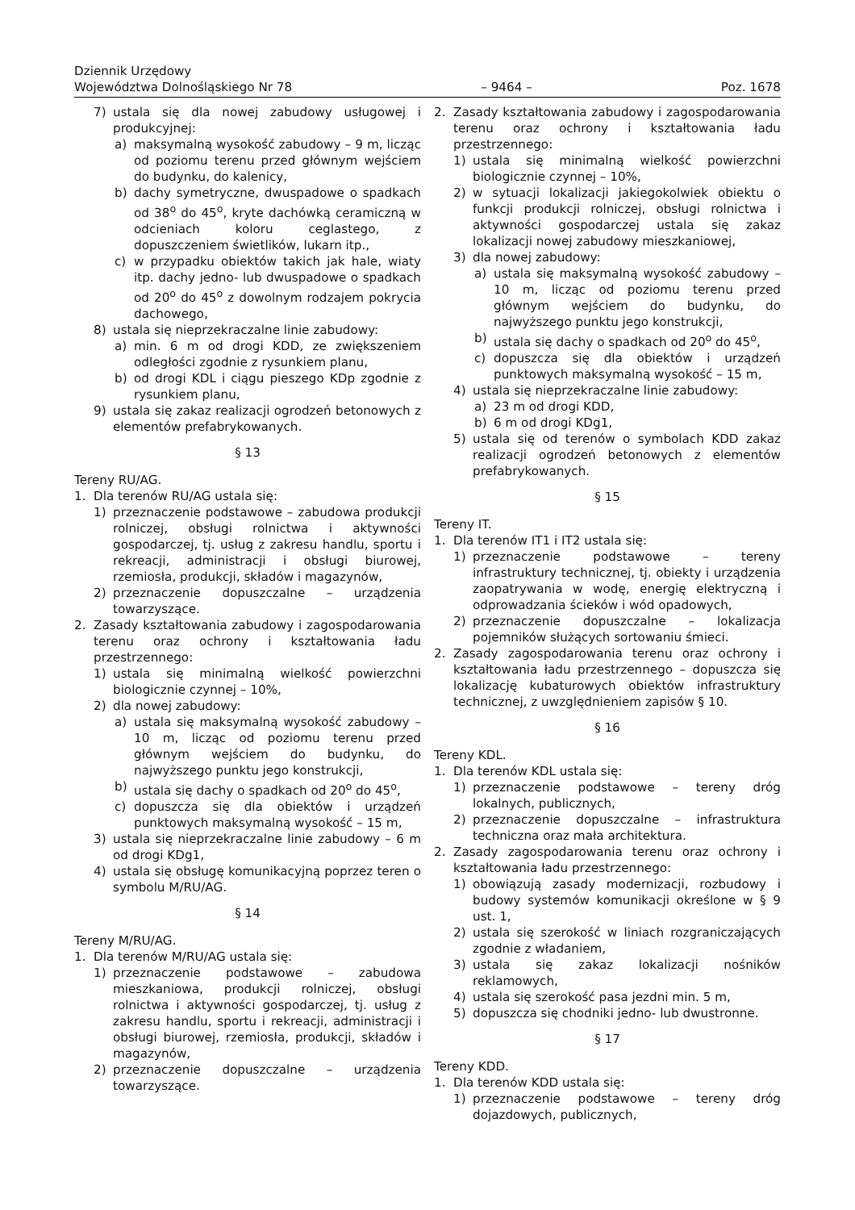Dziennik Urzędowy
Województwa Dolnośląskiego Nr 78
– 9464 –
Poz. 1678
7) ustala się dla nowej zabudowy usługowej i produkcyjnej:
a) maksymalną wysokość zabudowy – 9 m, licząc od poziomu terenu przed głównym wejściem do budynku, do kalenicy,
b) dachy symetryczne, dwuspadowe o spadkach od 38<sup>o</sup> do 45<sup>o</sup>, kryte dachówką ceramiczną w odcieniach koloru ceglastego, z dopuszczeniem świetlików, lukarn itp.,
c) w przypadku obiektów takich jak hale, wiaty itp. dachy jedno- lub dwuspadowe o spadkach od 20<sup>o</sup> do 45<sup>o</sup> z dowolnym rodzajem pokrycia dachowego,
8) ustala się nieprzekraczalne linie zabudowy:
a) min. 6 m od drogi KDD, ze zwiększeniem odległości zgodnie z rysunkiem planu,
b) od drogi KDL i ciągu pieszego KDp zgodnie z rysunkiem planu,
9) ustala się zakaz realizacji ogrodzeń betonowych z elementów prefabrykowanych.
§ 13
Tereny RU/AG.
1. Dla terenów RU/AG ustala się:
1) przeznaczenie podstawowe – zabudowa produkcji rolniczej, obsługi rolnictwa i aktywności gospodarczej, tj. usług z zakresu handlu, sportu i rekreacji, administracji i obsługi biurowej, rzemiosła, produkcji, składów i magazynów,
2) przeznaczenie dopuszczalne – urządzenia towarzyszące.
2. Zasady kształtowania zabudowy i zagospodarowania terenu oraz ochrony i kształtowania ładu przestrzennego:
1) ustala się minimalną wielkość powierzchni biologicznie czynnej – 10%,
2) dla nowej zabudowy:
a) ustala się maksymalną wysokość zabudowy – 10 m, licząc od poziomu terenu przed głównym wejściem do budynku, do najwyższego punktu jego konstrukcji,
b) ustala się dachy o spadkach od 20<sup>o</sup> do 45<sup>o</sup>,
c) dopuszcza się dla obiektów i urządzeń punktowych maksymalną wysokość – 15 m,
3) ustala się nieprzekraczalne linie zabudowy – 6 m od drogi KDg1,
4) ustala się obsługę komunikacyjną poprzez teren o symbolu M/RU/AG.
§ 14
Tereny M/RU/AG.
1. Dla terenów M/RU/AG ustala się:
1) przeznaczenie podstawowe – zabudowa mieszkaniowa, produkcji rolniczej, obsługi rolnictwa i aktywności gospodarczej, tj. usług z zakresu handlu, sportu i rekreacji, administracji i obsługi biurowej, rzemiosła, produkcji, składów i magazynów,
2) przeznaczenie dopuszczalne – urządzenia towarzyszące.
2. Zasady kształtowania zabudowy i zagospodarowania terenu oraz ochrony i kształtowania ładu przestrzennego:
1) ustala się minimalną wielkość powierzchni biologicznie czynnej – 10%,
2) w sytuacji lokalizacji jakiegokolwiek obiektu o funkcji produkcji rolniczej, obsługi rolnictwa i aktywności gospodarczej ustala się zakaz lokalizacji nowej zabudowy mieszkaniowej,
3) dla nowej zabudowy:
a) ustala się maksymalną wysokość zabudowy – 10 m, licząc od poziomu terenu przed głównym wejściem do budynku, do najwyższego punktu jego konstrukcji,
b) ustala się dachy o spadkach od 20<sup>o</sup> do 45<sup>o</sup>,
c) dopuszcza się dla obiektów i urządzeń punktowych maksymalną wysokość – 15 m,
4) ustala się nieprzekraczalne linie zabudowy:
a) 23 m od drogi KDD,
b) 6 m od drogi KDg1,
5) ustala się od terenów o symbolach KDD zakaz realizacji ogrodzeń betonowych z elementów prefabrykowanych.
§ 15
Tereny IT.
1. Dla terenów IT1 i IT2 ustala się:
1) przeznaczenie podstawowe – tereny infrastruktury technicznej, tj. obiekty i urządzenia zaopatrywania w wodę, energię elektryczną i odprowadzania ścieków i wód opadowych,
2) przeznaczenie dopuszczalne – lokalizacja pojemników służących sortowaniu śmieci.
2. Zasady zagospodarowania terenu oraz ochrony i kształtowania ładu przestrzennego – dopuszcza się lokalizację kubaturowych obiektów infrastruktury technicznej, z uwzględnieniem zapisów § 10.
§ 16
Tereny KDL.
1. Dla terenów KDL ustala się:
1) przeznaczenie podstawowe – tereny dróg lokalnych, publicznych,
2) przeznaczenie dopuszczalne – infrastruktura techniczna oraz mała architektura.
2. Zasady zagospodarowania terenu oraz ochrony i kształtowania ładu przestrzennego:
1) obowiązują zasady modernizacji, rozbudowy i budowy systemów komunikacji określone w § 9 ust. 1,
2) ustala się szerokość w liniach rozgraniczających zgodnie z władaniem,
3) ustala się zakaz lokalizacji nośników reklamowych,
4) ustala się szerokość pasa jezdni min. 5 m,
5) dopuszcza się chodniki jedno- lub dwustronne.
§ 17
Tereny KDD.
1. Dla terenów KDD ustala się:
1) przeznaczenie podstawowe – tereny dróg dojazdowych, publicznych,